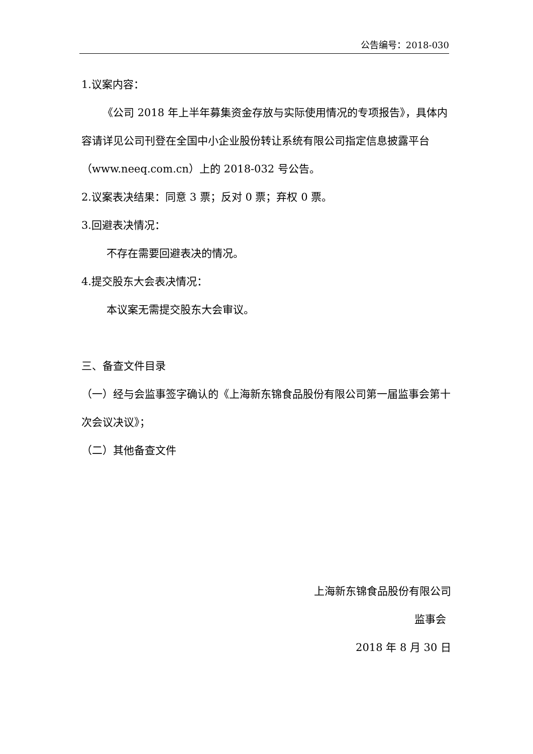公告编号：2018-030
1.议案内容：
《公司 2018 年上半年募集资金存放与实际使用情况的专项报告》，具体内容请详见公司刊登在全国中小企业股份转让系统有限公司指定信息披露平台（www.neeq.com.cn）上的 2018-032 号公告。
2.议案表决结果：同意 3 票；反对 0 票；弃权 0 票。
3.回避表决情况：
不存在需要回避表决的情况。
4.提交股东大会表决情况：
本议案无需提交股东大会审议。
三、备查文件目录
（一）经与会监事签字确认的《上海新东锦食品股份有限公司第一届监事会第十次会议决议》；
（二）其他备查文件
上海新东锦食品股份有限公司
监事会
2018 年 8 月 30 日